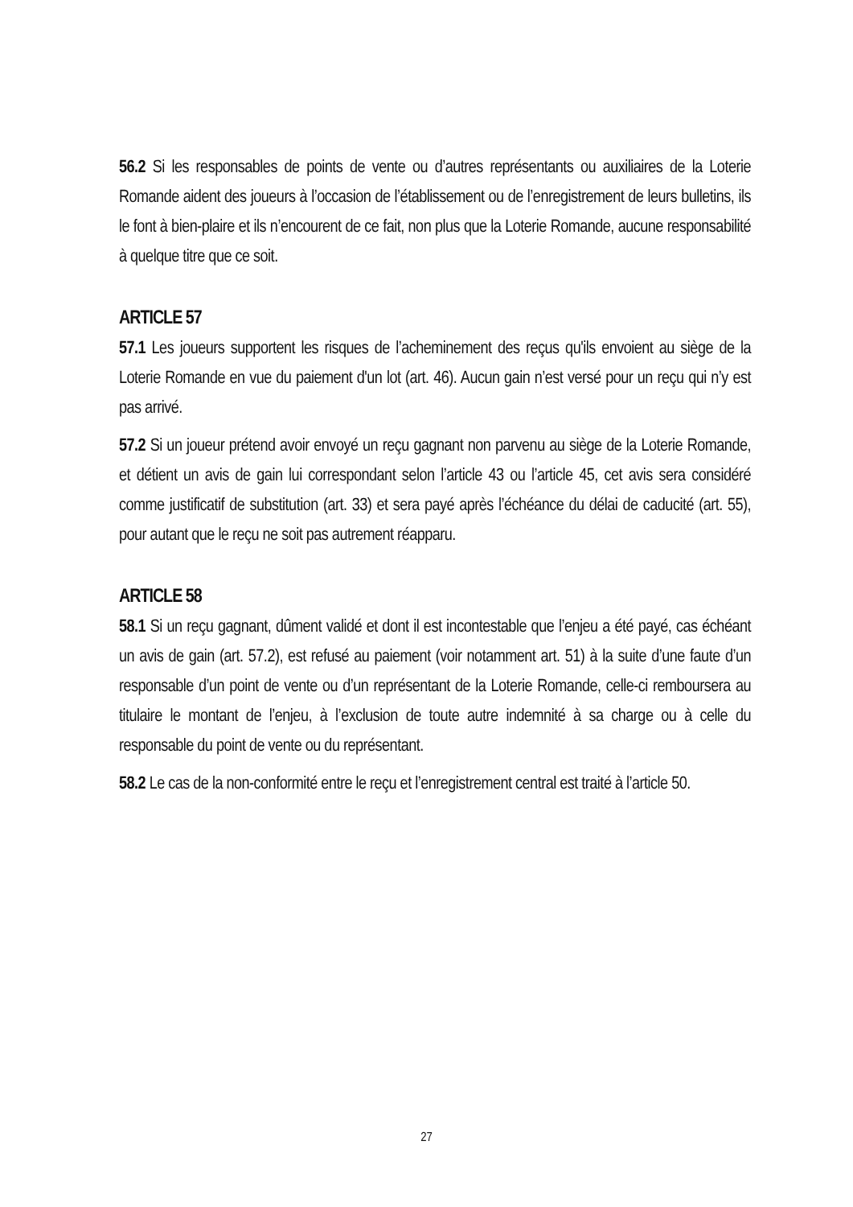56.2 Si les responsables de points de vente ou d’autres représentants ou auxiliaires de la Loterie Romande aident des joueurs à l’occasion de l’établissement ou de l’enregistrement de leurs bulletins, ils le font à bien-plaire et ils n’encourent de ce fait, non plus que la Loterie Romande, aucune responsabilité à quelque titre que ce soit.
ARTICLE 57
57.1 Les joueurs supportent les risques de l’acheminement des reçus qu'ils envoient au siège de la Loterie Romande en vue du paiement d'un lot (art. 46). Aucun gain n’est versé pour un reçu qui n’y est pas arrivé.
57.2 Si un joueur prétend avoir envoyé un reçu gagnant non parvenu au siège de la Loterie Romande, et détient un avis de gain lui correspondant selon l’article 43 ou l’article 45, cet avis sera considéré comme justificatif de substitution (art. 33) et sera payé après l’échéance du délai de caducité (art. 55), pour autant que le reçu ne soit pas autrement réapparu.
ARTICLE 58
58.1 Si un reçu gagnant, dûment validé et dont il est incontestable que l’enjeu a été payé, cas échéant un avis de gain (art. 57.2), est refusé au paiement (voir notamment art. 51) à la suite d’une faute d’un responsable d’un point de vente ou d’un représentant de la Loterie Romande, celle-ci remboursera au titulaire le montant de l’enjeu, à l’exclusion de toute autre indemnité à sa charge ou à celle du responsable du point de vente ou du représentant.
58.2 Le cas de la non-conformité entre le reçu et l’enregistrement central est traité à l’article 50.
27